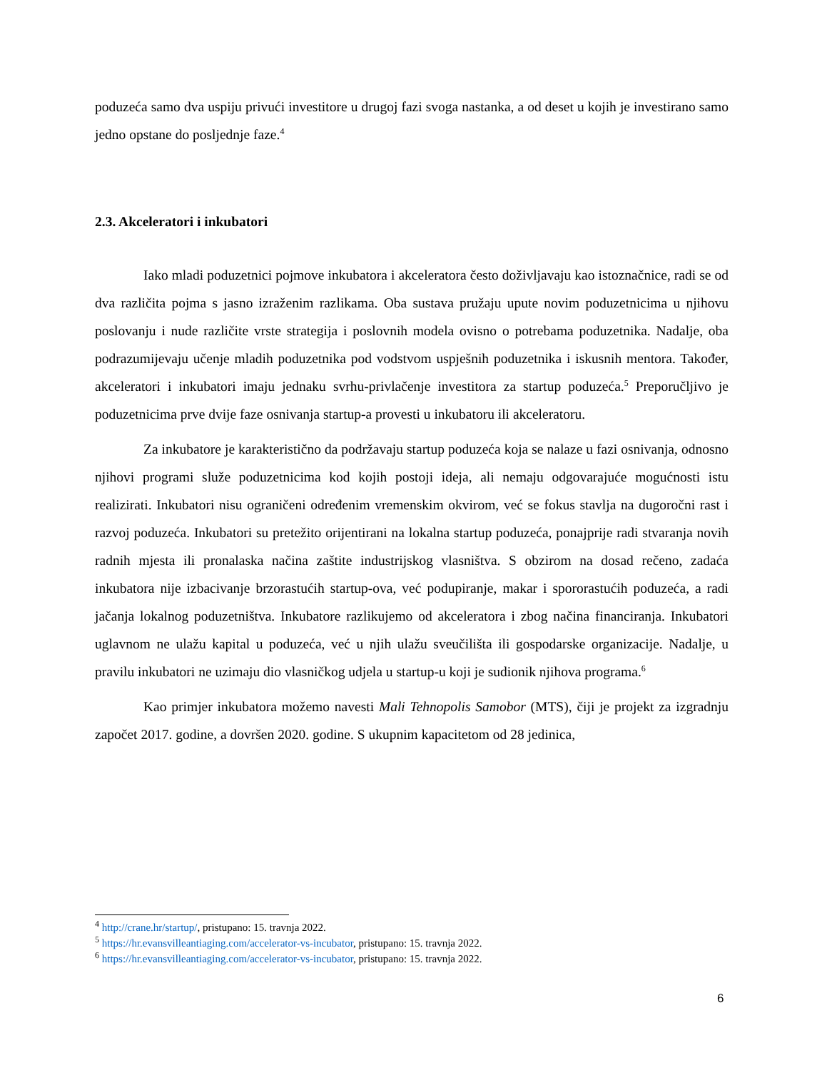poduzeća samo dva uspiju privući investitore u drugoj fazi svoga nastanka, a od deset u kojih je investirano samo jedno opstane do posljednje faze.<sup>4</sup>
2.3. Akceleratori i inkubatori
Iako mladi poduzetnici pojmove inkubatora i akceleratora često doživljavaju kao istoznačnice, radi se od dva različita pojma s jasno izraženim razlikama. Oba sustava pružaju upute novim poduzetnicima u njihovu poslovanju i nude različite vrste strategija i poslovnih modela ovisno o potrebama poduzetnika. Nadalje, oba podrazumijevaju učenje mladih poduzetnika pod vodstvom uspješnih poduzetnika i iskusnih mentora. Također, akceleratori i inkubatori imaju jednaku svrhu-privlačenje investitora za startup poduzeća.<sup>5</sup> Preporučljivo je poduzetnicima prve dvije faze osnivanja startup-a provesti u inkubatoru ili akceleratoru.
Za inkubatore je karakteristično da podržavaju startup poduzeća koja se nalaze u fazi osnivanja, odnosno njihovi programi služe poduzetnicima kod kojih postoji ideja, ali nemaju odgovarajuće mogućnosti istu realizirati. Inkubatori nisu ograničeni određenim vremenskim okvirom, već se fokus stavlja na dugoročni rast i razvoj poduzeća. Inkubatori su pretežito orijentirani na lokalna startup poduzeća, ponajprije radi stvaranja novih radnih mjesta ili pronalaska načina zaštite industrijskog vlasništva. S obzirom na dosad rečeno, zadaća inkubatora nije izbacivanje brzorastućih startup-ova, već podupiranje, makar i spororastućih poduzeća, a radi jačanja lokalnog poduzetništva. Inkubatore razlikujemo od akceleratora i zbog načina financiranja. Inkubatori uglavnom ne ulažu kapital u poduzeća, već u njih ulažu sveučilišta ili gospodarske organizacije. Nadalje, u pravilu inkubatori ne uzimaju dio vlasničkog udjela u startup-u koji je sudionik njihova programa.<sup>6</sup>
Kao primjer inkubatora možemo navesti Mali Tehnopolis Samobor (MTS), čiji je projekt za izgradnju započet 2017. godine, a dovršen 2020. godine. S ukupnim kapacitetom od 28 jedinica,
<sup>4</sup> http://crane.hr/startup/, pristupano: 15. travnja 2022.
<sup>5</sup> https://hr.evansvilleantiaging.com/accelerator-vs-incubator, pristupano: 15. travnja 2022.
<sup>6</sup> https://hr.evansvilleantiaging.com/accelerator-vs-incubator, pristupano: 15. travnja 2022.
6